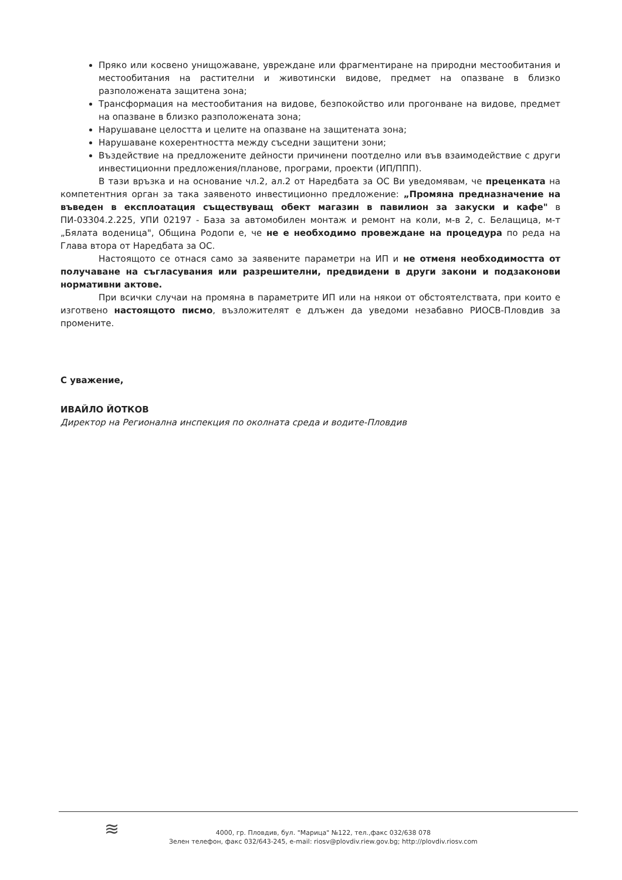Пряко или косвено унищожаване, увреждане или фрагментиране на природни местообитания и местообитания на растителни и животински видове, предмет на опазване в близко разположената защитена зона;
Трансформация на местообитания на видове, безпокойство или прогонване на видове, предмет на опазване в близко разположената зона;
Нарушаване целостта и целите на опазване на защитената зона;
Нарушаване кохерентността между съседни защитени зони;
Въздействие на предложените дейности причинени поотделно или във взаимодействие с други инвестиционни предложения/планове, програми, проекти (ИП/ППП).
В тази връзка и на основание чл.2, ал.2 от Наредбата за ОС Ви уведомявам, че преценката на компетентния орган за така заявеното инвестиционно предложение: „Промяна предназначение на въведен в експлоатация съществуващ обект магазин в павилион за закуски и кафе" в ПИ-03304.2.225, УПИ 02197 - База за автомобилен монтаж и ремонт на коли, м-в 2, с. Белащица, м-т „Бялата воденица", Община Родопи е, че не е необходимо провеждане на процедура по реда на Глава втора от Наредбата за ОС.
Настоящото се отнася само за заявените параметри на ИП и не отменя необходимостта от получаване на съгласувания или разрешителни, предвидени в други закони и подзаконови нормативни актове.
При всички случаи на промяна в параметрите ИП или на някои от обстоятелствата, при които е изготвено настоящото писмо, възложителят е длъжен да уведоми незабавно РИОСВ-Пловдив за промените.
С уважение,
ИВАЙЛО ЙОТКОВ
Директор на Регионална инспекция по околната среда и водите-Пловдив
≋
4000, гр. Пловдив, бул. "Марица" №122, тел.,факс 032/638 078
Зелен телефон, факс 032/643-245, e-mail: riosv@plovdiv.riew.gov.bg; http://plovdiv.riosv.com